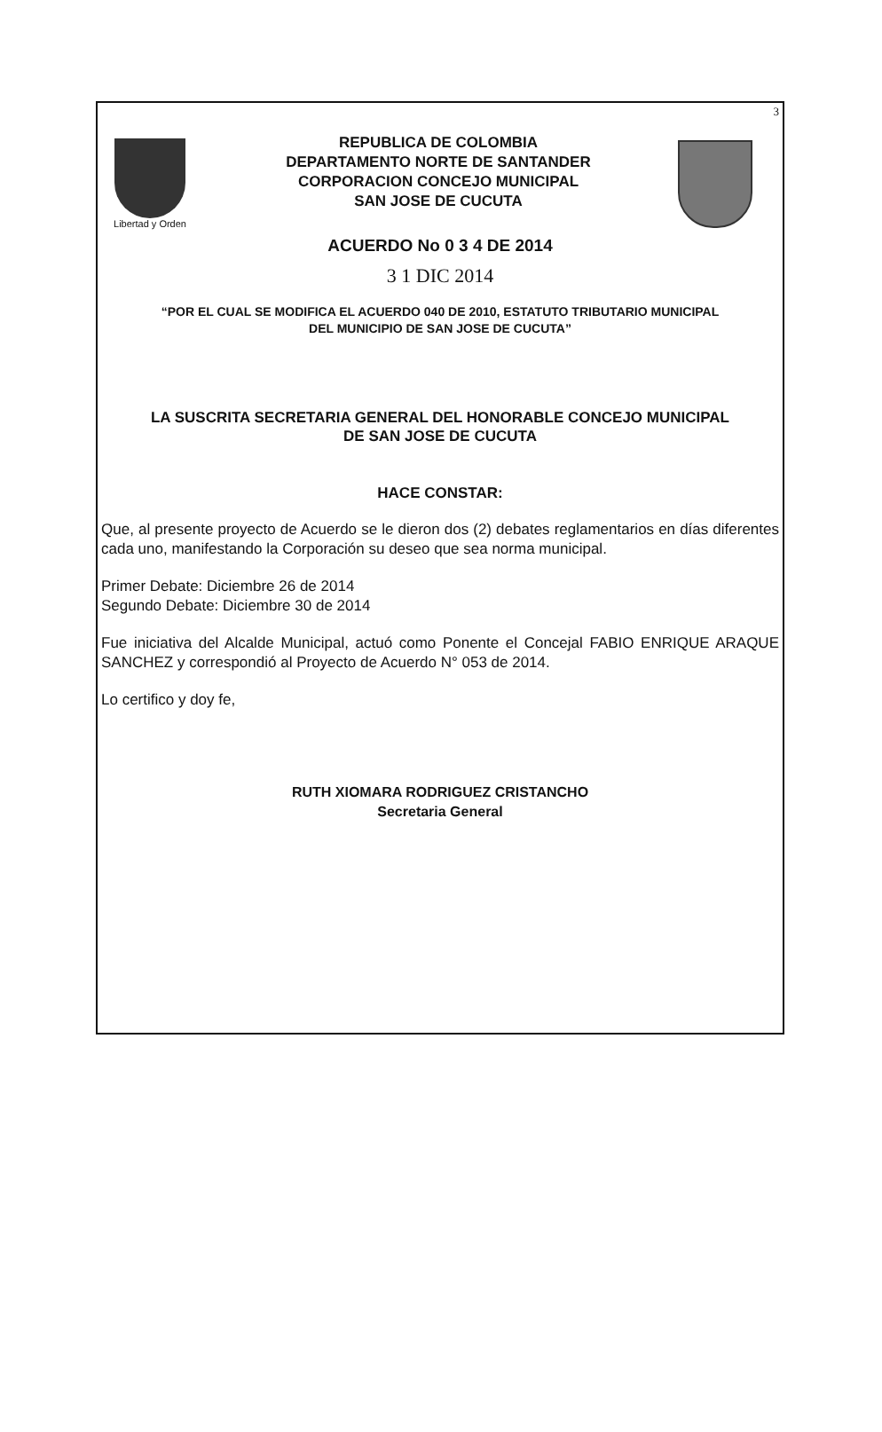3
Libertad y Orden
REPUBLICA DE COLOMBIA
DEPARTAMENTO NORTE DE SANTANDER
CORPORACION CONCEJO MUNICIPAL
SAN JOSE DE CUCUTA
ACUERDO No 0 3 4 DE 2014
3 1 DIC 2014
“POR EL CUAL SE MODIFICA EL ACUERDO 040 DE 2010, ESTATUTO TRIBUTARIO MUNICIPAL
DEL MUNICIPIO DE SAN JOSE DE CUCUTA”
LA SUSCRITA SECRETARIA GENERAL DEL HONORABLE CONCEJO MUNICIPAL
DE SAN JOSE DE CUCUTA
HACE CONSTAR:
Que, al presente proyecto de Acuerdo se le dieron dos (2) debates reglamentarios en días diferentes cada uno, manifestando la Corporación su deseo que sea norma municipal.
Primer Debate: Diciembre 26 de 2014
Segundo Debate: Diciembre 30 de 2014
Fue iniciativa del Alcalde Municipal, actuó como Ponente el Concejal FABIO ENRIQUE ARAQUE SANCHEZ y correspondió al Proyecto de Acuerdo N° 053 de 2014.
Lo certifico y doy fe,
RUTH XIOMARA RODRIGUEZ CRISTANCHO
Secretaria General